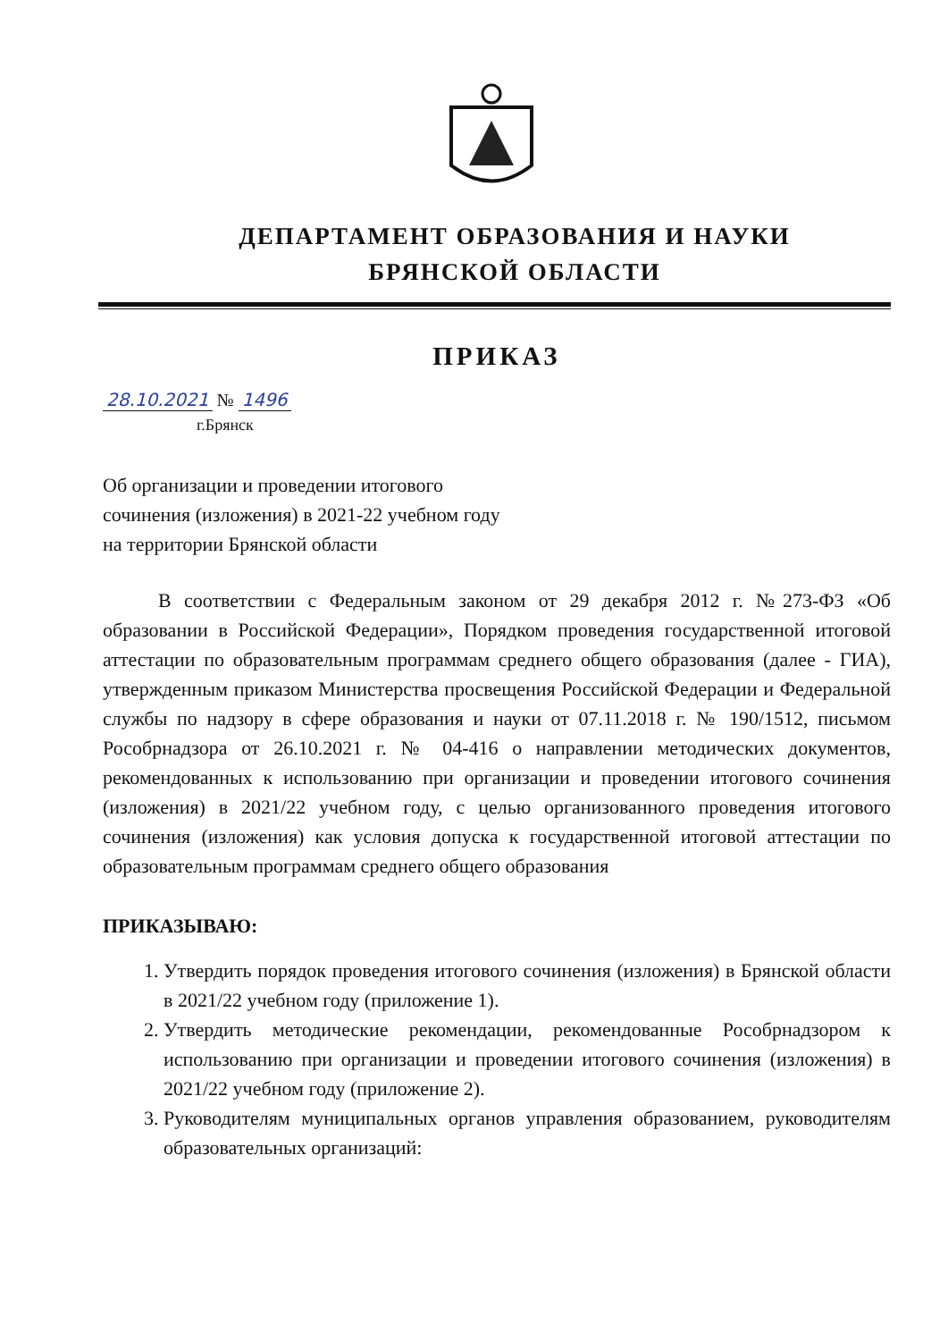ДЕПАРТАМЕНТ ОБРАЗОВАНИЯ И НАУКИ
БРЯНСКОЙ ОБЛАСТИ
ПРИКАЗ
28.10.2021 № 1496
г.Брянск
Об организации и проведении итогового
сочинения (изложения) в 2021-22 учебном году
на территории Брянской области
В соответствии с Федеральным законом от 29 декабря 2012 г. №273-ФЗ «Об образовании в Российской Федерации», Порядком проведения государственной итоговой аттестации по образовательным программам среднего общего образования (далее - ГИА), утвержденным приказом Министерства просвещения Российской Федерации и Федеральной службы по надзору в сфере образования и науки от 07.11.2018 г. № 190/1512, письмом Рособрнадзора от 26.10.2021 г. № 04-416 о направлении методических документов, рекомендованных к использованию при организации и проведении итогового сочинения (изложения) в 2021/22 учебном году, с целью организованного проведения итогового сочинения (изложения) как условия допуска к государственной итоговой аттестации по образовательным программам среднего общего образования
ПРИКАЗЫВАЮ:
1. Утвердить порядок проведения итогового сочинения (изложения) в Брянской области в 2021/22 учебном году (приложение 1).
2. Утвердить методические рекомендации, рекомендованные Рособрнадзором к использованию при организации и проведении итогового сочинения (изложения) в 2021/22 учебном году (приложение 2).
3. Руководителям муниципальных органов управления образованием, руководителям образовательных организаций: